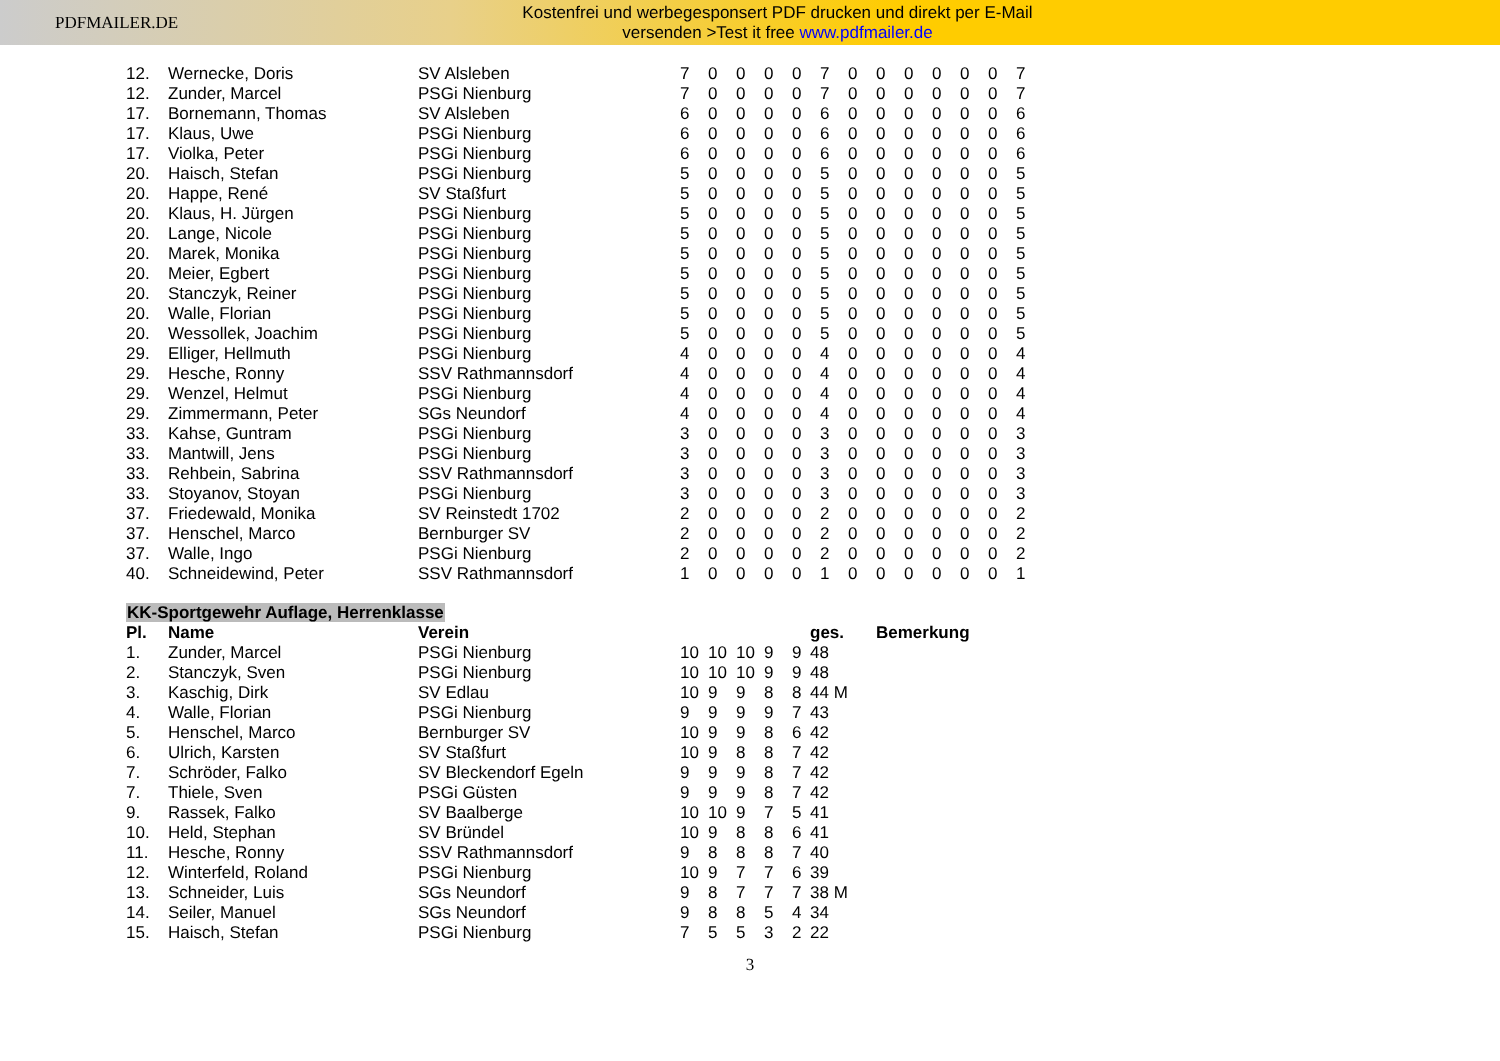PDFMAILER.DE
Kostenfrei und werbegesponsert PDF drucken und direkt per E-Mail
versenden >Test it free www.pdfmailer.de
| 12. | Wernecke, Doris | SV Alsleben | 7 | 0 | 0 | 0 | 0 | 7 | 0 | 0 | 0 | 0 | 0 | 0 | 7 |
| 12. | Zunder, Marcel | PSGi Nienburg | 7 | 0 | 0 | 0 | 0 | 7 | 0 | 0 | 0 | 0 | 0 | 0 | 7 |
| 17. | Bornemann, Thomas | SV Alsleben | 6 | 0 | 0 | 0 | 0 | 6 | 0 | 0 | 0 | 0 | 0 | 0 | 6 |
| 17. | Klaus, Uwe | PSGi Nienburg | 6 | 0 | 0 | 0 | 0 | 6 | 0 | 0 | 0 | 0 | 0 | 0 | 6 |
| 17. | Violka, Peter | PSGi Nienburg | 6 | 0 | 0 | 0 | 0 | 6 | 0 | 0 | 0 | 0 | 0 | 0 | 6 |
| 20. | Haisch, Stefan | PSGi Nienburg | 5 | 0 | 0 | 0 | 0 | 5 | 0 | 0 | 0 | 0 | 0 | 0 | 5 |
| 20. | Happe, René | SV Staßfurt | 5 | 0 | 0 | 0 | 0 | 5 | 0 | 0 | 0 | 0 | 0 | 0 | 5 |
| 20. | Klaus, H. Jürgen | PSGi Nienburg | 5 | 0 | 0 | 0 | 0 | 5 | 0 | 0 | 0 | 0 | 0 | 0 | 5 |
| 20. | Lange, Nicole | PSGi Nienburg | 5 | 0 | 0 | 0 | 0 | 5 | 0 | 0 | 0 | 0 | 0 | 0 | 5 |
| 20. | Marek, Monika | PSGi Nienburg | 5 | 0 | 0 | 0 | 0 | 5 | 0 | 0 | 0 | 0 | 0 | 0 | 5 |
| 20. | Meier, Egbert | PSGi Nienburg | 5 | 0 | 0 | 0 | 0 | 5 | 0 | 0 | 0 | 0 | 0 | 0 | 5 |
| 20. | Stanczyk, Reiner | PSGi Nienburg | 5 | 0 | 0 | 0 | 0 | 5 | 0 | 0 | 0 | 0 | 0 | 0 | 5 |
| 20. | Walle, Florian | PSGi Nienburg | 5 | 0 | 0 | 0 | 0 | 5 | 0 | 0 | 0 | 0 | 0 | 0 | 5 |
| 20. | Wessollek, Joachim | PSGi Nienburg | 5 | 0 | 0 | 0 | 0 | 5 | 0 | 0 | 0 | 0 | 0 | 0 | 5 |
| 29. | Elliger, Hellmuth | PSGi Nienburg | 4 | 0 | 0 | 0 | 0 | 4 | 0 | 0 | 0 | 0 | 0 | 0 | 4 |
| 29. | Hesche, Ronny | SSV Rathmannsdorf | 4 | 0 | 0 | 0 | 0 | 4 | 0 | 0 | 0 | 0 | 0 | 0 | 4 |
| 29. | Wenzel, Helmut | PSGi Nienburg | 4 | 0 | 0 | 0 | 0 | 4 | 0 | 0 | 0 | 0 | 0 | 0 | 4 |
| 29. | Zimmermann, Peter | SGs Neundorf | 4 | 0 | 0 | 0 | 0 | 4 | 0 | 0 | 0 | 0 | 0 | 0 | 4 |
| 33. | Kahse, Guntram | PSGi Nienburg | 3 | 0 | 0 | 0 | 0 | 3 | 0 | 0 | 0 | 0 | 0 | 0 | 3 |
| 33. | Mantwill, Jens | PSGi Nienburg | 3 | 0 | 0 | 0 | 0 | 3 | 0 | 0 | 0 | 0 | 0 | 0 | 3 |
| 33. | Rehbein, Sabrina | SSV Rathmannsdorf | 3 | 0 | 0 | 0 | 0 | 3 | 0 | 0 | 0 | 0 | 0 | 0 | 3 |
| 33. | Stoyanov, Stoyan | PSGi Nienburg | 3 | 0 | 0 | 0 | 0 | 3 | 0 | 0 | 0 | 0 | 0 | 0 | 3 |
| 37. | Friedewald, Monika | SV Reinstedt 1702 | 2 | 0 | 0 | 0 | 0 | 2 | 0 | 0 | 0 | 0 | 0 | 0 | 2 |
| 37. | Henschel, Marco | Bernburger SV | 2 | 0 | 0 | 0 | 0 | 2 | 0 | 0 | 0 | 0 | 0 | 0 | 2 |
| 37. | Walle, Ingo | PSGi Nienburg | 2 | 0 | 0 | 0 | 0 | 2 | 0 | 0 | 0 | 0 | 0 | 0 | 2 |
| 40. | Schneidewind, Peter | SSV Rathmannsdorf | 1 | 0 | 0 | 0 | 0 | 1 | 0 | 0 | 0 | 0 | 0 | 0 | 1 |
KK-Sportgewehr Auflage, Herrenklasse
| Pl. | Name | Verein | | | | | | ges. | Bemerkung |
| --- | --- | --- | --- | --- | --- | --- | --- | --- | --- |
| 1. | Zunder, Marcel | PSGi Nienburg | 10 | 10 | 10 | 9 | 9 | 48 | |
| 2. | Stanczyk, Sven | PSGi Nienburg | 10 | 10 | 10 | 9 | 9 | 48 | |
| 3. | Kaschig, Dirk | SV Edlau | 10 | 9 | 9 | 8 | 8 | 44 M | |
| 4. | Walle, Florian | PSGi Nienburg | 9 | 9 | 9 | 9 | 7 | 43 | |
| 5. | Henschel, Marco | Bernburger SV | 10 | 9 | 9 | 8 | 6 | 42 | |
| 6. | Ulrich, Karsten | SV Staßfurt | 10 | 9 | 8 | 8 | 7 | 42 | |
| 7. | Schröder, Falko | SV Bleckendorf Egeln | 9 | 9 | 9 | 8 | 7 | 42 | |
| 7. | Thiele, Sven | PSGi Güsten | 9 | 9 | 9 | 8 | 7 | 42 | |
| 9. | Rassek, Falko | SV Baalberge | 10 | 10 | 9 | 7 | 5 | 41 | |
| 10. | Held, Stephan | SV Bründel | 10 | 9 | 8 | 8 | 6 | 41 | |
| 11. | Hesche, Ronny | SSV Rathmannsdorf | 9 | 8 | 8 | 8 | 7 | 40 | |
| 12. | Winterfeld, Roland | PSGi Nienburg | 10 | 9 | 7 | 7 | 6 | 39 | |
| 13. | Schneider, Luis | SGs Neundorf | 9 | 8 | 7 | 7 | 7 | 38 M | |
| 14. | Seiler, Manuel | SGs Neundorf | 9 | 8 | 8 | 5 | 4 | 34 | |
| 15. | Haisch, Stefan | PSGi Nienburg | 7 | 5 | 5 | 3 | 2 | 22 | |
3